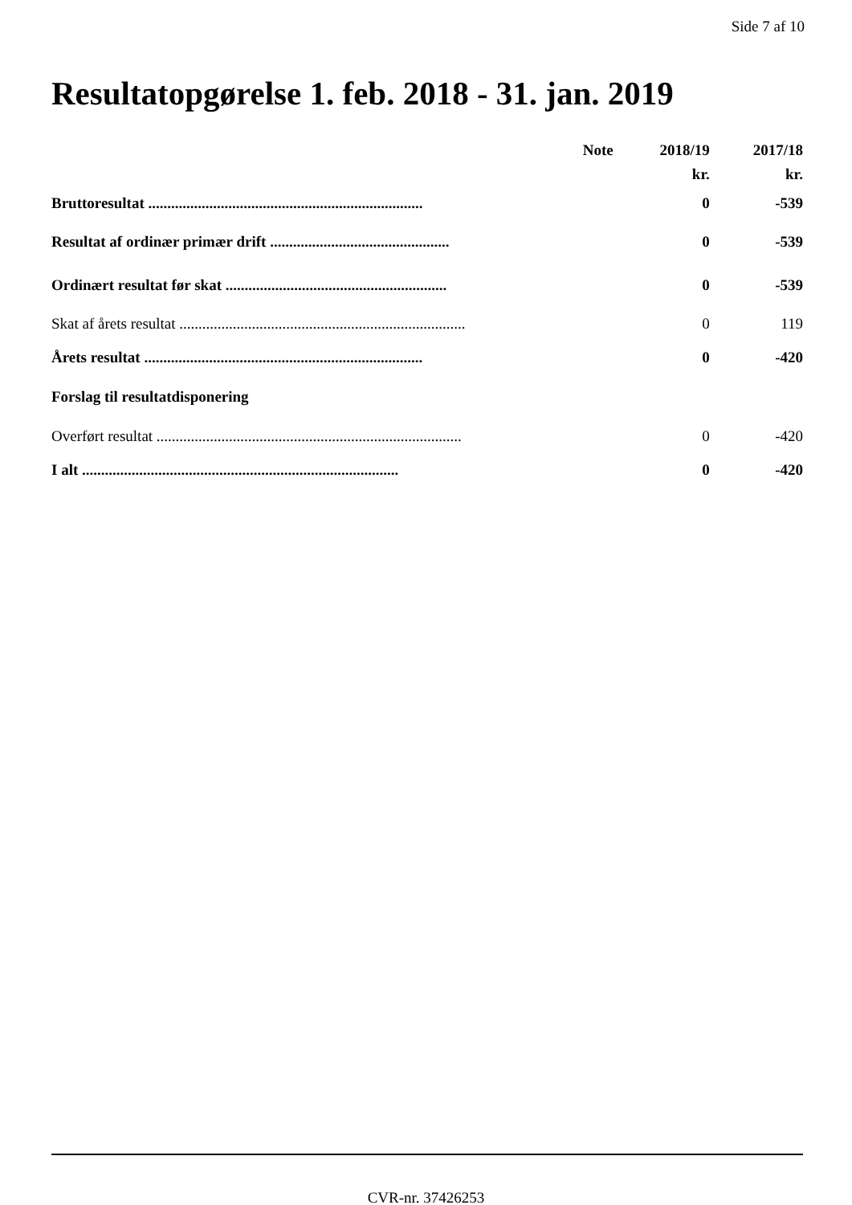Side 7 af 10
Resultatopgørelse 1. feb. 2018 - 31. jan. 2019
| | Note | 2018/19 | 2017/18 |
| --- | --- | --- | --- |
| | | kr. | kr. |
| Bruttoresultat ........................................................................ | | 0 | -539 |
| Resultat af ordinær primær drift ............................................... | | 0 | -539 |
| Ordinært resultat før skat .......................................................... | | 0 | -539 |
| Skat af årets resultat ........................................................................... | | 0 | 119 |
| Årets resultat ......................................................................... | | 0 | -420 |
| Forslag til resultatdisponering | | | |
| Overført resultat ................................................................................ | | 0 | -420 |
| I alt ................................................................................... | | 0 | -420 |
CVR-nr. 37426253